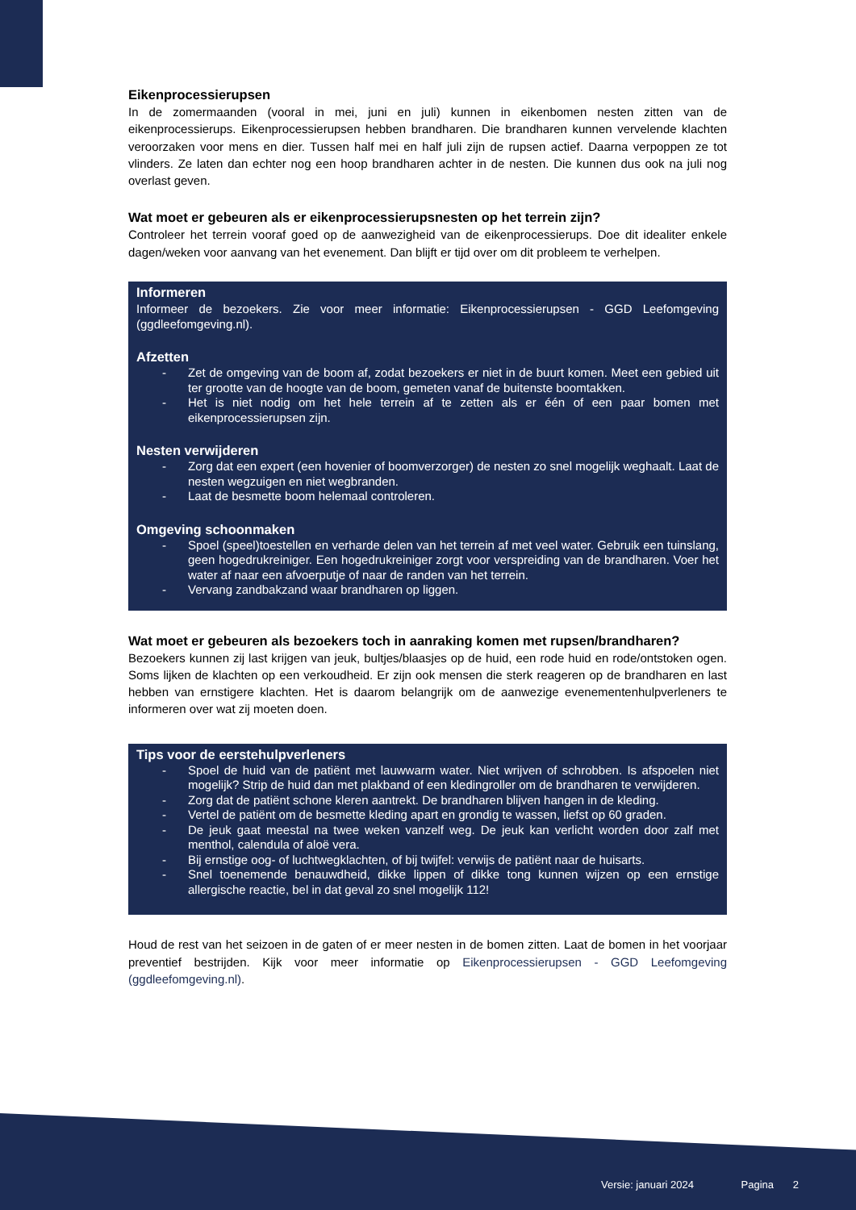Eikenprocessierupsen
In de zomermaanden (vooral in mei, juni en juli) kunnen in eikenbomen nesten zitten van de eikenprocessierups. Eikenprocessierupsen hebben brandharen. Die brandharen kunnen vervelende klachten veroorzaken voor mens en dier. Tussen half mei en half juli zijn de rupsen actief. Daarna verpoppen ze tot vlinders. Ze laten dan echter nog een hoop brandharen achter in de nesten. Die kunnen dus ook na juli nog overlast geven.
Wat moet er gebeuren als er eikenprocessierupsnesten op het terrein zijn?
Controleer het terrein vooraf goed op de aanwezigheid van de eikenprocessierups. Doe dit idealiter enkele dagen/weken voor aanvang van het evenement. Dan blijft er tijd over om dit probleem te verhelpen.
Informeren
Informeer de bezoekers. Zie voor meer informatie: Eikenprocessierupsen - GGD Leefomgeving (ggdleefomgeving.nl).
Afzetten
- Zet de omgeving van de boom af, zodat bezoekers er niet in de buurt komen. Meet een gebied uit ter grootte van de hoogte van de boom, gemeten vanaf de buitenste boomtakken.
- Het is niet nodig om het hele terrein af te zetten als er één of een paar bomen met eikenprocessierupsen zijn.
Nesten verwijderen
- Zorg dat een expert (een hovenier of boomverzorger) de nesten zo snel mogelijk weghaalt. Laat de nesten wegzuigen en niet wegbranden.
- Laat de besmette boom helemaal controleren.
Omgeving schoonmaken
- Spoel (speel)toestellen en verharde delen van het terrein af met veel water. Gebruik een tuinslang, geen hogedrukreiniger. Een hogedrukreiniger zorgt voor verspreiding van de brandharen. Voer het water af naar een afvoerputje of naar de randen van het terrein.
- Vervang zandbakzand waar brandharen op liggen.
Wat moet er gebeuren als bezoekers toch in aanraking komen met rupsen/brandharen?
Bezoekers kunnen zij last krijgen van jeuk, bultjes/blaasjes op de huid, een rode huid en rode/ontstoken ogen. Soms lijken de klachten op een verkoudheid. Er zijn ook mensen die sterk reageren op de brandharen en last hebben van ernstigere klachten. Het is daarom belangrijk om de aanwezige evenementenhulpverleners te informeren over wat zij moeten doen.
Tips voor de eerstehulpverleners
- Spoel de huid van de patiënt met lauwwarm water. Niet wrijven of schrobben. Is afspoelen niet mogelijk? Strip de huid dan met plakband of een kledingroller om de brandharen te verwijderen.
- Zorg dat de patiënt schone kleren aantrekt. De brandharen blijven hangen in de kleding.
- Vertel de patiënt om de besmette kleding apart en grondig te wassen, liefst op 60 graden.
- De jeuk gaat meestal na twee weken vanzelf weg. De jeuk kan verlicht worden door zalf met menthol, calendula of aloë vera.
- Bij ernstige oog- of luchtwegklachten, of bij twijfel: verwijs de patiënt naar de huisarts.
- Snel toenemende benauwdheid, dikke lippen of dikke tong kunnen wijzen op een ernstige allergische reactie, bel in dat geval zo snel mogelijk 112!
Houd de rest van het seizoen in de gaten of er meer nesten in de bomen zitten. Laat de bomen in het voorjaar preventief bestrijden. Kijk voor meer informatie op Eikenprocessierupsen - GGD Leefomgeving (ggdleefomgeving.nl).
Versie: januari 2024 Pagina 2